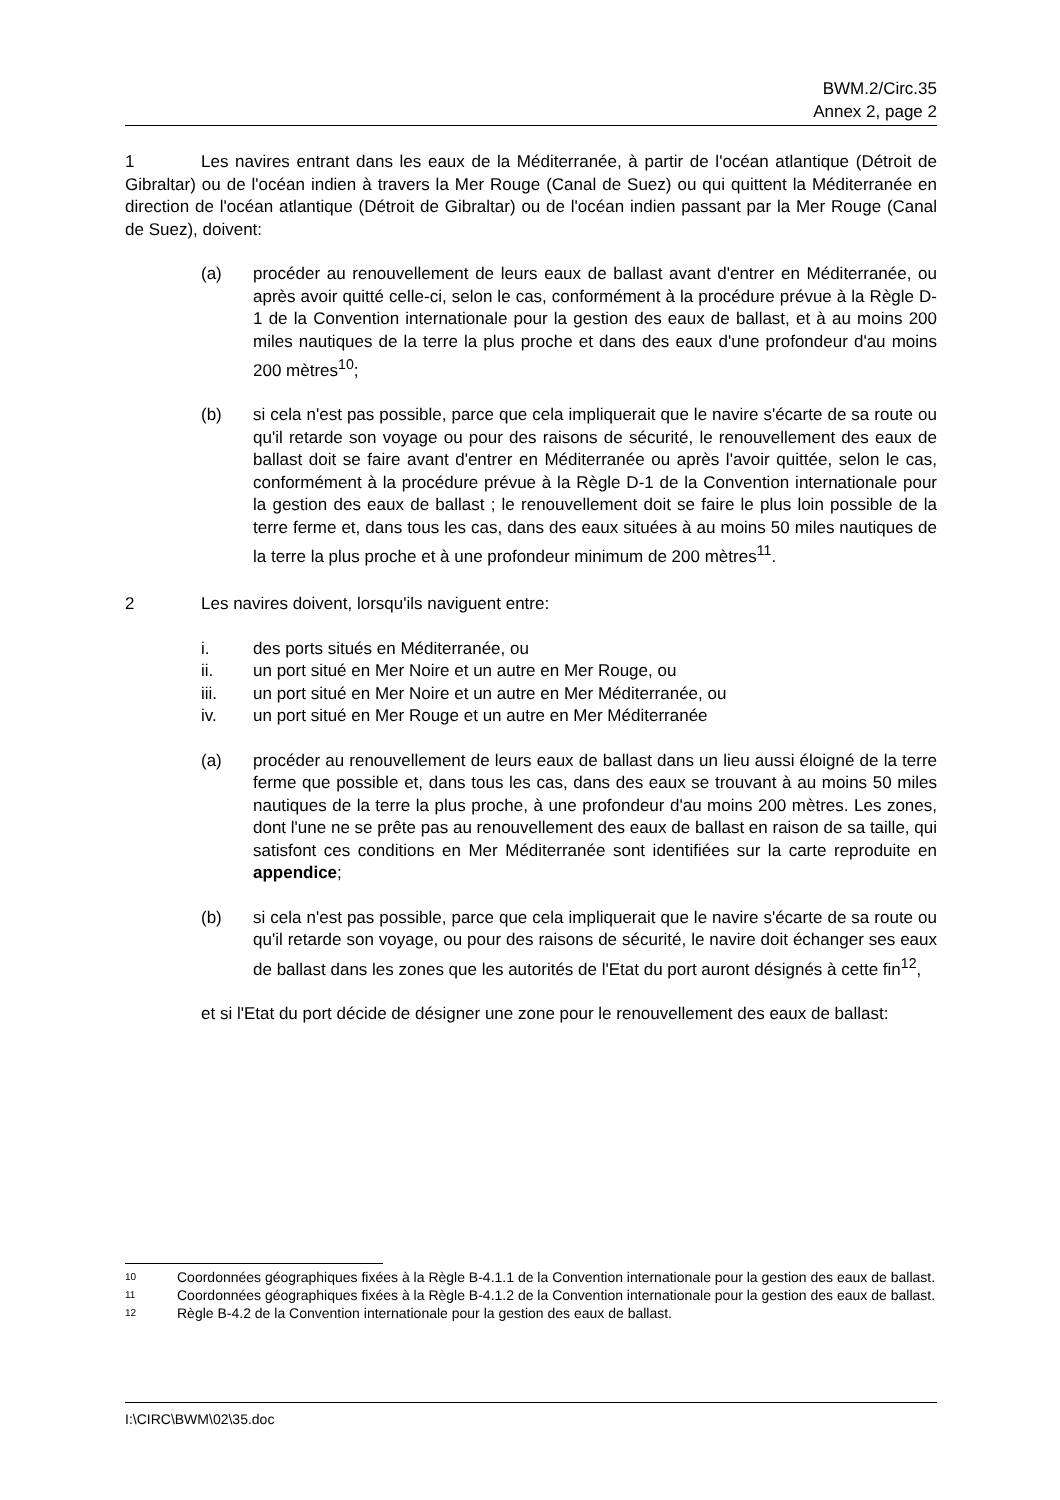BWM.2/Circ.35
Annex 2, page 2
1 Les navires entrant dans les eaux de la Méditerranée, à partir de l'océan atlantique (Détroit de Gibraltar) ou de l'océan indien à travers la Mer Rouge (Canal de Suez) ou qui quittent la Méditerranée en direction de l'océan atlantique (Détroit de Gibraltar) ou de l'océan indien passant par la Mer Rouge (Canal de Suez), doivent:
(a) procéder au renouvellement de leurs eaux de ballast avant d'entrer en Méditerranée, ou après avoir quitté celle-ci, selon le cas, conformément à la procédure prévue à la Règle D-1 de la Convention internationale pour la gestion des eaux de ballast, et à au moins 200 miles nautiques de la terre la plus proche et dans des eaux d'une profondeur d'au moins 200 mètres<sup>10</sup>;
(b) si cela n'est pas possible, parce que cela impliquerait que le navire s'écarte de sa route ou qu'il retarde son voyage ou pour des raisons de sécurité, le renouvellement des eaux de ballast doit se faire avant d'entrer en Méditerranée ou après l'avoir quittée, selon le cas, conformément à la procédure prévue à la Règle D-1 de la Convention internationale pour la gestion des eaux de ballast ; le renouvellement doit se faire le plus loin possible de la terre ferme et, dans tous les cas, dans des eaux situées à au moins 50 miles nautiques de la terre la plus proche et à une profondeur minimum de 200 mètres<sup>11</sup>.
2 Les navires doivent, lorsqu'ils naviguent entre:
i. des ports situés en Méditerranée, ou
ii. un port situé en Mer Noire et un autre en Mer Rouge, ou
iii. un port situé en Mer Noire et un autre en Mer Méditerranée, ou
iv. un port situé en Mer Rouge et un autre en Mer Méditerranée
(a) procéder au renouvellement de leurs eaux de ballast dans un lieu aussi éloigné de la terre ferme que possible et, dans tous les cas, dans des eaux se trouvant à au moins 50 miles nautiques de la terre la plus proche, à une profondeur d'au moins 200 mètres. Les zones, dont l'une ne se prête pas au renouvellement des eaux de ballast en raison de sa taille, qui satisfont ces conditions en Mer Méditerranée sont identifiées sur la carte reproduite en appendice;
(b) si cela n'est pas possible, parce que cela impliquerait que le navire s'écarte de sa route ou qu'il retarde son voyage, ou pour des raisons de sécurité, le navire doit échanger ses eaux de ballast dans les zones que les autorités de l'Etat du port auront désignés à cette fin<sup>12</sup>,
et si l'Etat du port décide de désigner une zone pour le renouvellement des eaux de ballast:
10
Coordonnées géographiques fixées à la Règle B-4.1.1 de la Convention internationale pour la gestion des eaux de ballast.
11
Coordonnées géographiques fixées à la Règle B-4.1.2 de la Convention internationale pour la gestion des eaux de ballast.
12
Règle B-4.2 de la Convention internationale pour la gestion des eaux de ballast.
I:\CIRC\BWM\02\35.doc